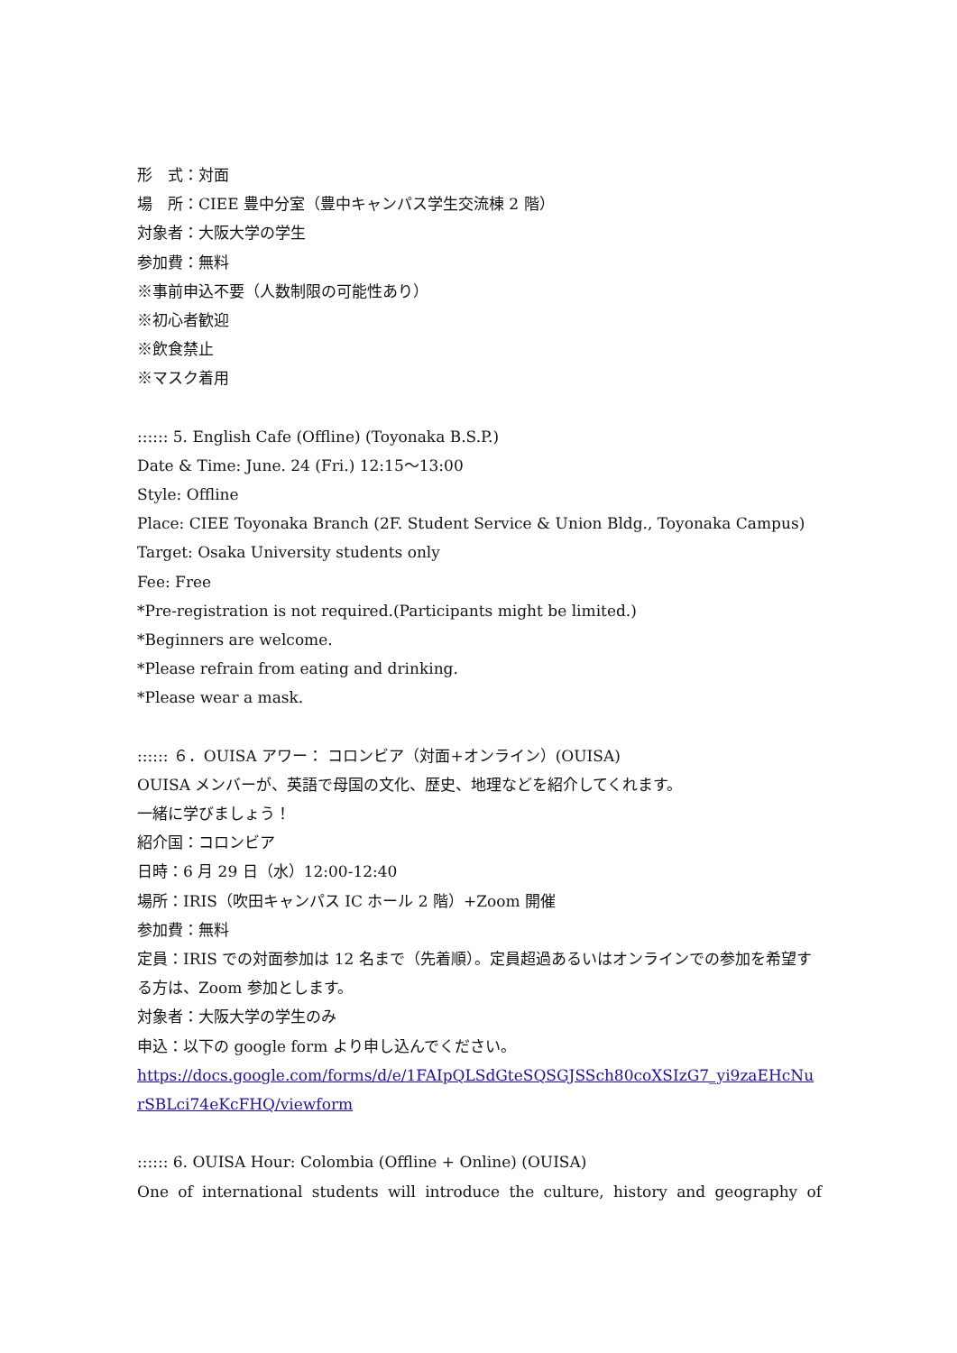形　式：対面
場　所：CIEE 豊中分室（豊中キャンパス学生交流棟 2 階）
対象者：大阪大学の学生
参加費：無料
※事前申込不要（人数制限の可能性あり）
※初心者歓迎
※飲食禁止
※マスク着用
:::::: 5. English Cafe (Offline) (Toyonaka B.S.P.)
Date & Time: June. 24 (Fri.) 12:15～13:00
Style: Offline
Place: CIEE Toyonaka Branch (2F. Student Service & Union Bldg., Toyonaka Campus)
Target: Osaka University students only
Fee: Free
*Pre-registration is not required.(Participants might be limited.)
*Beginners are welcome.
*Please refrain from eating and drinking.
*Please wear a mask.
:::::: ６．OUISA アワー： コロンビア（対面+オンライン）(OUISA)
OUISA メンバーが、英語で母国の文化、歴史、地理などを紹介してくれます。
一緒に学びましょう！
紹介国：コロンビア
日時：6 月 29 日（水）12:00-12:40
場所：IRIS（吹田キャンパス IC ホール 2 階）+Zoom 開催
参加費：無料
定員：IRIS での対面参加は 12 名まで（先着順）。定員超過あるいはオンラインでの参加を希望する方は、Zoom 参加とします。
対象者：大阪大学の学生のみ
申込：以下の google form より申し込んでください。
https://docs.google.com/forms/d/e/1FAIpQLSdGteSQSGJSSch80coXSIzG7_yi9zaEHcNu rSBLci74eKcFHQ/viewform
:::::: 6. OUISA Hour: Colombia (Offline + Online) (OUISA)
One of international students will introduce the culture, history and geography of